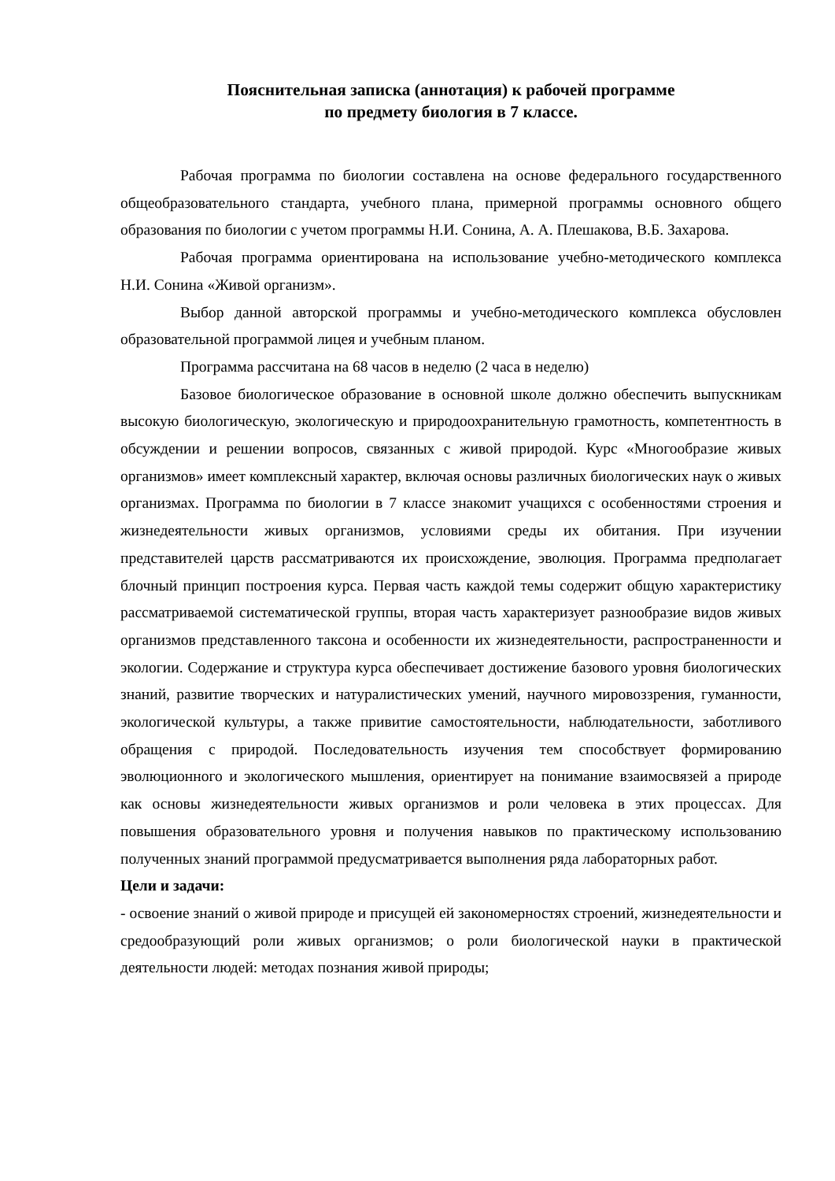Пояснительная записка (аннотация) к рабочей программе
по предмету биология в 7 классе.
Рабочая программа по биологии составлена на основе федерального государственного общеобразовательного стандарта, учебного плана, примерной программы основного общего образования по биологии с учетом программы Н.И. Сонина, А. А. Плешакова, В.Б. Захарова.
Рабочая программа ориентирована на использование учебно-методического комплекса Н.И. Сонина «Живой организм».
Выбор данной авторской программы и учебно-методического комплекса обусловлен образовательной программой лицея и учебным планом.
Программа рассчитана на 68 часов в неделю (2 часа в неделю)
Базовое биологическое образование в основной школе должно обеспечить выпускникам высокую биологическую, экологическую и природоохранительную грамотность, компетентность в обсуждении и решении вопросов, связанных с живой природой. Курс «Многообразие живых организмов» имеет комплексный характер, включая основы различных биологических наук о живых организмах. Программа по биологии в 7 классе знакомит учащихся с особенностями строения и жизнедеятельности живых организмов, условиями среды их обитания. При изучении представителей царств рассматриваются их происхождение, эволюция. Программа предполагает блочный принцип построения курса. Первая часть каждой темы содержит общую характеристику рассматриваемой систематической группы, вторая часть характеризует разнообразие видов живых организмов представленного таксона и особенности их жизнедеятельности, распространенности и экологии. Содержание и структура курса обеспечивает достижение базового уровня биологических знаний, развитие творческих и натуралистических умений, научного мировоззрения, гуманности, экологической культуры, а также привитие самостоятельности, наблюдательности, заботливого обращения с природой. Последовательность изучения тем способствует формированию эволюционного и экологического мышления, ориентирует на понимание взаимосвязей а природе как основы жизнедеятельности живых организмов и роли человека в этих процессах. Для повышения образовательного уровня и получения навыков по практическому использованию полученных знаний программой предусматривается выполнения ряда лабораторных работ.
Цели и задачи:
- освоение знаний о живой природе и присущей ей закономерностях строений, жизнедеятельности и средообразующий роли живых организмов; о роли биологической науки в практической деятельности людей: методах познания живой природы;